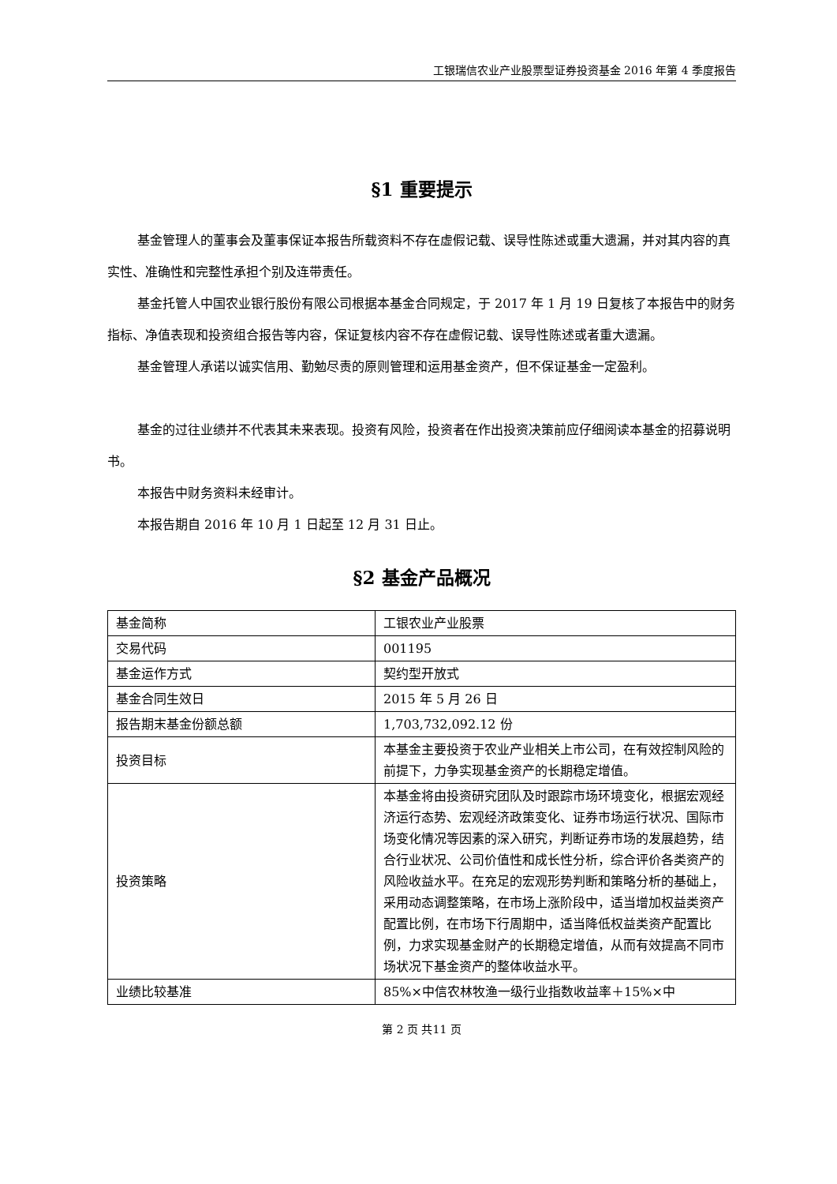工银瑞信农业产业股票型证券投资基金 2016 年第 4 季度报告
§1 重要提示
基金管理人的董事会及董事保证本报告所载资料不存在虚假记载、误导性陈述或重大遗漏，并对其内容的真实性、准确性和完整性承担个别及连带责任。
基金托管人中国农业银行股份有限公司根据本基金合同规定，于 2017 年 1 月 19 日复核了本报告中的财务指标、净值表现和投资组合报告等内容，保证复核内容不存在虚假记载、误导性陈述或者重大遗漏。
基金管理人承诺以诚实信用、勤勉尽责的原则管理和运用基金资产，但不保证基金一定盈利。
基金的过往业绩并不代表其未来表现。投资有风险，投资者在作出投资决策前应仔细阅读本基金的招募说明书。
本报告中财务资料未经审计。
本报告期自 2016 年 10 月 1 日起至 12 月 31 日止。
§2 基金产品概况
| 基金简称 | 工银农业产业股票 |
| 交易代码 | 001195 |
| 基金运作方式 | 契约型开放式 |
| 基金合同生效日 | 2015 年 5 月 26 日 |
| 报告期末基金份额总额 | 1,703,732,092.12 份 |
| 投资目标 | 本基金主要投资于农业产业相关上市公司，在有效控制风险的前提下，力争实现基金资产的长期稳定增值。 |
| 投资策略 | 本基金将由投资研究团队及时跟踪市场环境变化，根据宏观经济运行态势、宏观经济政策变化、证券市场运行状况、国际市场变化情况等因素的深入研究，判断证券市场的发展趋势，结合行业状况、公司价值性和成长性分析，综合评价各类资产的风险收益水平。在充足的宏观形势判断和策略分析的基础上，采用动态调整策略，在市场上涨阶段中，适当增加权益类资产配置比例，在市场下行周期中，适当降低权益类资产配置比例，力求实现基金财产的长期稳定增值，从而有效提高不同市场状况下基金资产的整体收益水平。 |
| 业绩比较基准 | 85%×中信农林牧渔一级行业指数收益率＋15%×中 |
第 2 页 共11 页